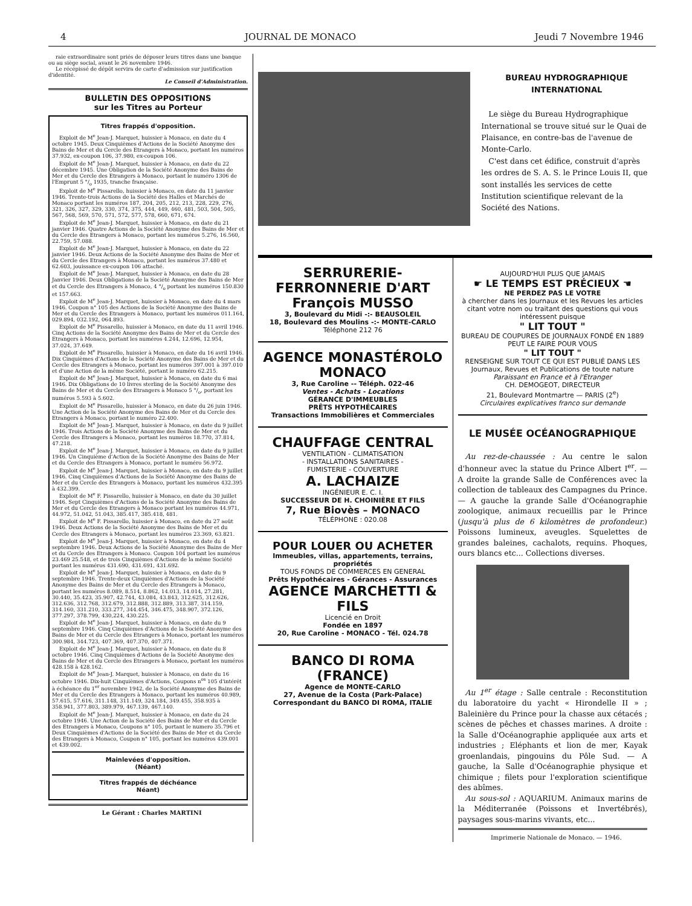4 JOURNAL DE MONACO Jeudi 7 Novembre 1946
raie extraordinaire sont priés de déposer leurs titres dans une banque ou au siège social, avant le 26 novembre 1946.
Le récépissé de dépôt servira de carte d'admission sur justification d'identité.
Le Conseil d'Administration.
BULLETIN DES OPPOSITIONS
sur les Titres au Porteur
Titres frappés d'opposition.
Exploit de M<sup>e</sup> Jean-J. Marquet, huissier à Monaco, en date du 4 octobre 1945. Deux Cinquièmes d'Actions de la Société Anonyme des Bains de Mer et du Cercle des Etrangers à Monaco, portant les numéros 37.932, ex-coupon 106, 37.980, ex-coupon 106.
Exploit de M<sup>e</sup> Jean-J. Marquet, huissier à Monaco, en date du 22 décembre 1945. Une Obligation de la Société Anonyme des Bains de Mer et du Cercle des Etrangers à Monaco, portant le numéro 1306 de l'Emprunt 5 °/<sub>o</sub> 1935, tranche française.
Exploit de M<sup>e</sup> Pissarello, huissier à Monaco, en date du 11 janvier 1946. Trente-trois Actions de la Société des Halles et Marchés de Monaco portant les numéros 187, 204, 205, 212, 213, 228, 229, 276, 321, 326, 327, 329, 330, 374, 375, 444, 449, 460, 481, 503, 504, 505, 567, 568, 569, 570, 571, 572, 577, 578, 660, 671, 674.
Exploit de M<sup>e</sup> Jean-J. Marquet, huissier à Monaco, en date du 21 janvier 1946. Quatre Actions de la Société Anonyme des Bains de Mer et du Cercle des Etrangers à Monaco, portant les numéros 5.276, 16.560, 22.759, 57.088.
Exploit de M<sup>e</sup> Jean-J. Marquet, huissier à Monaco, en date du 22 janvier 1946. Deux Actions de la Société Anonyme des Bains de Mer et du Cercle des Etrangers à Monaco, portant les numéros 37.480 et 62.603, jouissance ex-coupon 106 attaché.
Exploit de M<sup>e</sup> Jean-J. Marquet, huissier à Monaco, en date du 28 Janvier 1946. Deux Obligations de la Société Anonyme des Bains de Mer et du Cercle des Etrangers à Monaco, 4 °/<sub>o</sub> portant les numéros 150.830 et 157.663.
Exploit de M<sup>e</sup> Jean-J. Marquet, huissier à Monaco, en date du 4 mars 1946. Coupon n° 105 des Actions de la Société Anonyme des Bains de Mer et du Cercle des Etrangers à Monaco, portant les numéros 011.164, 029.894, 032.192, 064.893.
Exploit de M<sup>e</sup> Pissarello, huissier à Monaco, en date du 11 avril 1946. Cinq Actions de la Société Anonyme des Bains de Mer et du Cercle des Etrangers à Monaco, portant les numéros 4.244, 12.696, 12.954, 37.024, 37.649.
Exploit de M<sup>e</sup> Pissarello, huissier à Monaco, en date du 16 avril 1946. Dix Cinquièmes d'Actions de la Société Anonyme des Bains de Mer et du Cercle des Etrangers à Monaco, portant les numéros 397.001 à 397.010 et d'une Action de la même Société, portant le numéro 62.215.
Exploit de M<sup>e</sup> Jean-J. Marquet, huissier à Monaco, en date du 6 mai 1946. Dix Obligations de 10 livres sterling de la Société Anonyme des Bains de Mer et du Cercle des Etrangers à Monaco 5 °/<sub>o</sub>, portant les numéros 5.593 à 5.602.
Exploit de M<sup>e</sup> Pissarello, huissier à Monaco, en date du 26 juin 1946. Une Action de la Société Anonyme des Bains de Mer et du Cercle des Etrangers à Monaco, portant le numéro 22.400.
Exploit de M<sup>e</sup> Jean-J. Marquet, huissier à Monaco, en date du 9 juillet 1946. Trois Actions de la Société Anonyme des Bains de Mer et du Cercle des Etrangers à Monaco, portant les numéros 18.770, 37.814, 47.218.
Exploit de M<sup>e</sup> Jean-J. Marquet, huissier à Monaco, en date du 9 juillet 1946. Un Cinquième d'Action de la Société Anonyme des Bains de Mer et du Cercle des Etrangers à Monaco, portant le numéro 56.972.
Exploit de M<sup>e</sup> Jean-J. Marquet, huissier à Monaco, en date du 9 juillet 1946. Cinq Cinquièmes d'Actions de la Société Anonyme des Bains de Mer et du Cercle des Etrangers à Monaco, portant les numéros 432.395 à 432.399.
Exploit de M<sup>e</sup> F. Pissarello, huissier à Monaco, en date du 30 juillet 1946. Sept Cinquièmes d'Actions de la Société Anonyme des Bains de Mer et du Cercle des Etrangers à Monaco portant les numéros 44.971, 44.972, 51.042, 51.043, 385.417, 385.418, 481.
Exploit de M<sup>e</sup> F. Pissarello, huissier à Monaco, en date du 27 août 1946. Deux Actions de la Société Anonyme des Bains de Mer et du Cercle des Etrangers à Monaco, portant les numéros 23.369, 63.821.
Exploit de M<sup>e</sup> Jean-J. Marquet, huissier à Monaco, en date du 4 septembre 1946. Deux Actions de la Société Anonyme des Bains de Mer et du Cercle des Etrangers à Monaco. Coupon 104 portant les numéros 23.469 25.548, et de trois Cinquièmes d'Actions de la même Société portant les numéros 431.690, 431.691, 431.692.
Exploit de M<sup>e</sup> Jean-J. Marquet, huissier à Monaco, en date du 9 septembre 1946. Trente-deux Cinquièmes d'Actions de la Société Anonyme des Bains de Mer et du Cercle des Etrangers à Monaco, portant les numéros 8.089, 8.514, 8.862, 14.013, 14.014, 27.281, 30.440, 35.423, 35.907, 42.744, 43.084, 43.843, 312.625, 312.626, 312.636, 312.768, 312.679, 312.888, 312.889, 313.387, 314.159, 314.160, 331.210, 333.277, 344.454, 346.475, 348.907, 372.126, 377.297, 378.799, 430,224, 430.225.
Exploit de M<sup>e</sup> Jean-J. Marquet, huissier à Monaco, en date du 9 septembre 1946. Cinq Cinquièmes d'Actions de la Société Anonyme des Bains de Mer et du Cercle des Etrangers à Monaco, portant les numéros 300.984, 344.723, 407.369, 407.370, 407.371.
Exploit de M<sup>e</sup> Jean-J. Marquet, huissier à Monaco, en date du 8 octobre 1946. Cinq Cinquièmes d'Actions de la Société Anonyme des Bains de Mer et du Cercle des Etrangers à Monaco, portant les numéros 428.158 à 428.162.
Exploit de M<sup>e</sup> Jean-J. Marquet, huissier à Monaco, en date du 16 octobre 1946. Dix-huit Cinquièmes d'Actions, Coupons n<sup>os</sup> 105 d'intérêt à échéance du 1<sup>er</sup> novembre 1942, de la Société Anonyme des Bains de Mer et du Cercle des Etrangers à Monaco, portant les numéros 40.989, 57.615, 57.616, 311.148, 311.149, 324.184, 349.455, 358.935 à 358.941, 377.803, 389.979, 467.139, 467.140.
Exploit de M<sup>e</sup> Jean-J. Marquet, huissier à Monaco, en date du 24 octobre 1946. Une Action de la Société des Bains de Mer et du Cercle des Etrangers à Monaco, Coupons n° 105, portant le numero 35.796 et Deux Cinquièmes d'Actions de la Société des Bains de Mer et du Cercle des Etrangers à Monaco, Coupon n° 105, portant les numéros 439.001 et 439.002.
Mainlevées d'opposition.
(Néant)
Titres frappés de déchéance
Néant)
Le Gérant : Charles MARTINI
BUREAU HYDROGRAPHIQUE
INTERNATIONAL
Le siège du Bureau Hydrographique International se trouve situé sur le Quai de Plaisance, en contre-bas de l'avenue de Monte-Carlo.
C'est dans cet édifice, construit d'après les ordres de S. A. S. le Prince Louis II, que sont installés les services de cette Institution scientifique relevant de la Société des Nations.
SERRURERIE-FERRONNERIE D'ART
François MUSSO
3, Boulevard du Midi -:- BEAUSOLEIL
18, Boulevard des Moulins -:- MONTE-CARLO
Téléphone 212 76
AGENCE MONASTÉROLO
MONACO
3, Rue Caroline -- Téléph. 022-46
Ventes - Achats - Locations
GÉRANCE D'IMMEUBLES
PRÊTS HYPOTHÉCAIRES
Transactions Immobilières et Commerciales
CHAUFFAGE CENTRAL
VENTILATION - CLIMATISATION
- INSTALLATIONS SANITAIRES -
FUMISTERIE - COUVERTURE
A. LACHAIZE
INGÉNIEUR E. C. I.
SUCCESSEUR DE H. CHOINIÈRE ET FILS
7, Rue Biovès – MONACO
TÉLÉPHONE : 020.08
POUR LOUER OU ACHETER
Immeubles, villas, appartements, terrains, propriétés
TOUS FONDS DE COMMERCES EN GENERAL
Prêts Hypothécaires - Gérances - Assurances
AGENCE MARCHETTI & FILS
Licencié en Droit
Fondée en 1897
20, Rue Caroline - MONACO - Tél. 024.78
BANCO DI ROMA (FRANCE)
Agence de MONTE-CARLO
27, Avenue de la Costa (Park-Palace)
Correspondant du BANCO DI ROMA, ITALIE
AUJOURD'HUI PLUS QUE JAMAIS
☛ LE TEMPS EST PRÉCIEUX ☚
NE PERDEZ PAS LE VOTRE
à chercher dans les Journaux et les Revues les articles citant votre nom ou traitant des questions qui vous intéressent puisque
" LIT TOUT "
BUREAU DE COUPURES DE JOURNAUX FONDÉ EN 1889
PEUT LE FAIRE POUR VOUS
" LIT TOUT "
RENSEIGNE SUR TOUT CE QUI EST PUBLIÉ DANS LES
Journaux, Revues et Publications de toute nature
Paraissant en France et à l'Etranger
CH. DEMOGEOT, DIRECTEUR
21, Boulevard Montmartre — PARIS (2<sup>e</sup>)
Circulaires explicatives franco sur demande
LE MUSÉE OCÉANOGRAPHIQUE
Au rez-de-chaussée : Au centre le salon d'honneur avec la statue du Prince Albert I<sup>er</sup>. — A droite la grande Salle de Conférences avec la collection de tableaux des Campagnes du Prince. — A gauche la grande Salle d'Océanographie zoologique, animaux recueillis par le Prince (jusqu'à plus de 6 kilomètres de profondeur.) Poissons lumineux, aveugles. Squelettes de grandes baleines, cachalots, requins. Phoques, ours blancs etc... Collections diverses.
Au 1<sup>er</sup> étage : Salle centrale : Reconstitution du laboratoire du yacht « Hirondelle II » ; Baleinière du Prince pour la chasse aux cétacés ; scènes de pêches et chasses marines. A droite : la Salle d'Océanographie appliquée aux arts et industries ; Eléphants et lion de mer, Kayak groenlandais, pingouins du Pôle Sud. — A gauche, la Salle d'Océanographie physique et chimique ; filets pour l'exploration scientifique des abîmes.
Au sous-sol : AQUARIUM. Animaux marins de la Méditerranée (Poissons et Invertébrés), paysages sous-marins vivants, etc...
Imprimerie Nationale de Monaco. — 1946.